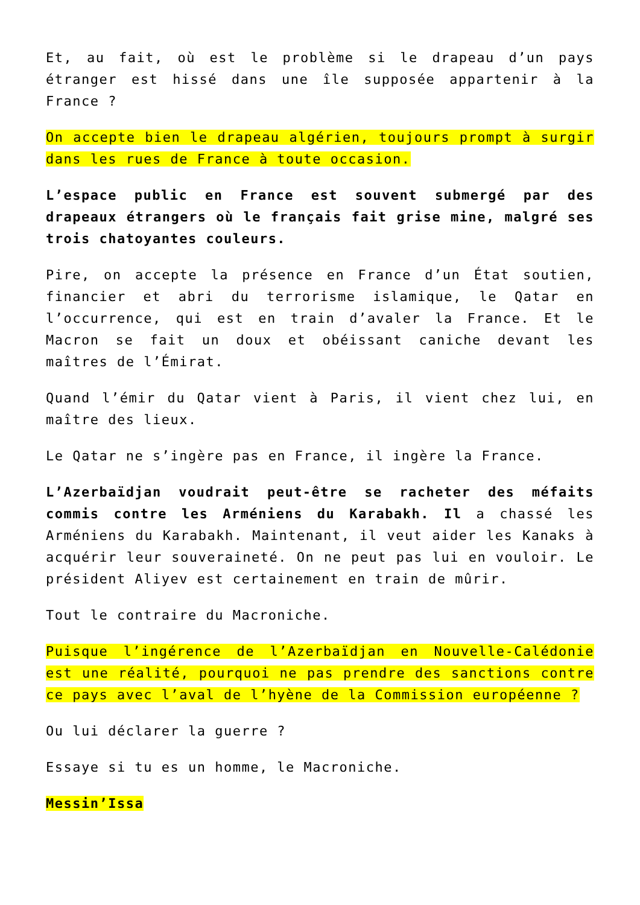Et, au fait, où est le problème si le drapeau d’un pays étranger est hissé dans une île supposée appartenir à la France ?
On accepte bien le drapeau algérien, toujours prompt à surgir dans les rues de France à toute occasion.
L’espace public en France est souvent submergé par des drapeaux étrangers où le français fait grise mine, malgré ses trois chatoyantes couleurs.
Pire, on accepte la présence en France d’un État soutien, financier et abri du terrorisme islamique, le Qatar en l’occurrence, qui est en train d’avaler la France. Et le Macron se fait un doux et obéissant caniche devant les maîtres de l’Émirat.
Quand l’émir du Qatar vient à Paris, il vient chez lui, en maître des lieux.
Le Qatar ne s’ingère pas en France, il ingère la France.
L’Azerbaïdjan voudrait peut-être se racheter des méfaits commis contre les Arméniens du Karabakh. Il a chassé les Arméniens du Karabakh. Maintenant, il veut aider les Kanaks à acquérir leur souveraineté. On ne peut pas lui en vouloir. Le président Aliyev est certainement en train de mûrir.
Tout le contraire du Macroniche.
Puisque l’ingérence de l’Azerbaïdjan en Nouvelle-Calédonie est une réalité, pourquoi ne pas prendre des sanctions contre ce pays avec l’aval de l’hyène de la Commission européenne ?
Ou lui déclarer la guerre ?
Essaye si tu es un homme, le Macroniche.
Messin’Issa